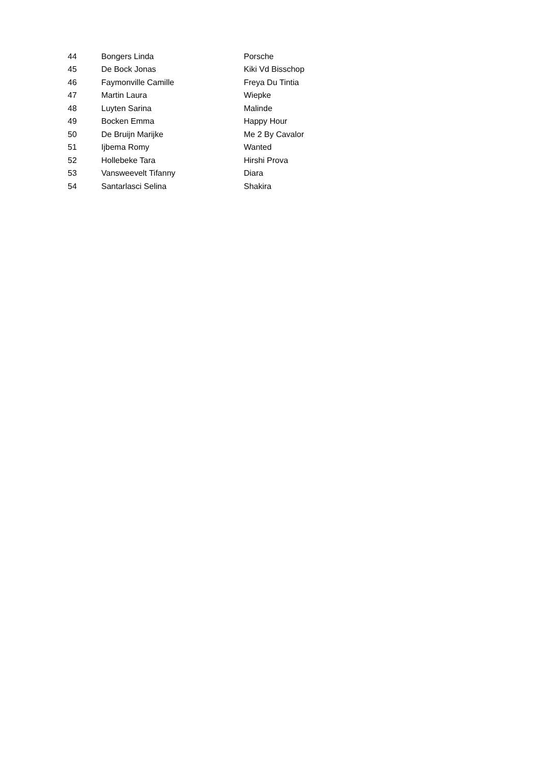| 44 | Bongers Linda | Porsche |
| 45 | De Bock Jonas | Kiki Vd Bisschop |
| 46 | Faymonville Camille | Freya Du Tintia |
| 47 | Martin Laura | Wiepke |
| 48 | Luyten Sarina | Malinde |
| 49 | Bocken Emma | Happy Hour |
| 50 | De Bruijn Marijke | Me 2 By Cavalor |
| 51 | Ijbema Romy | Wanted |
| 52 | Hollebeke Tara | Hirshi Prova |
| 53 | Vansweevelt Tifanny | Diara |
| 54 | Santarlasci Selina | Shakira |